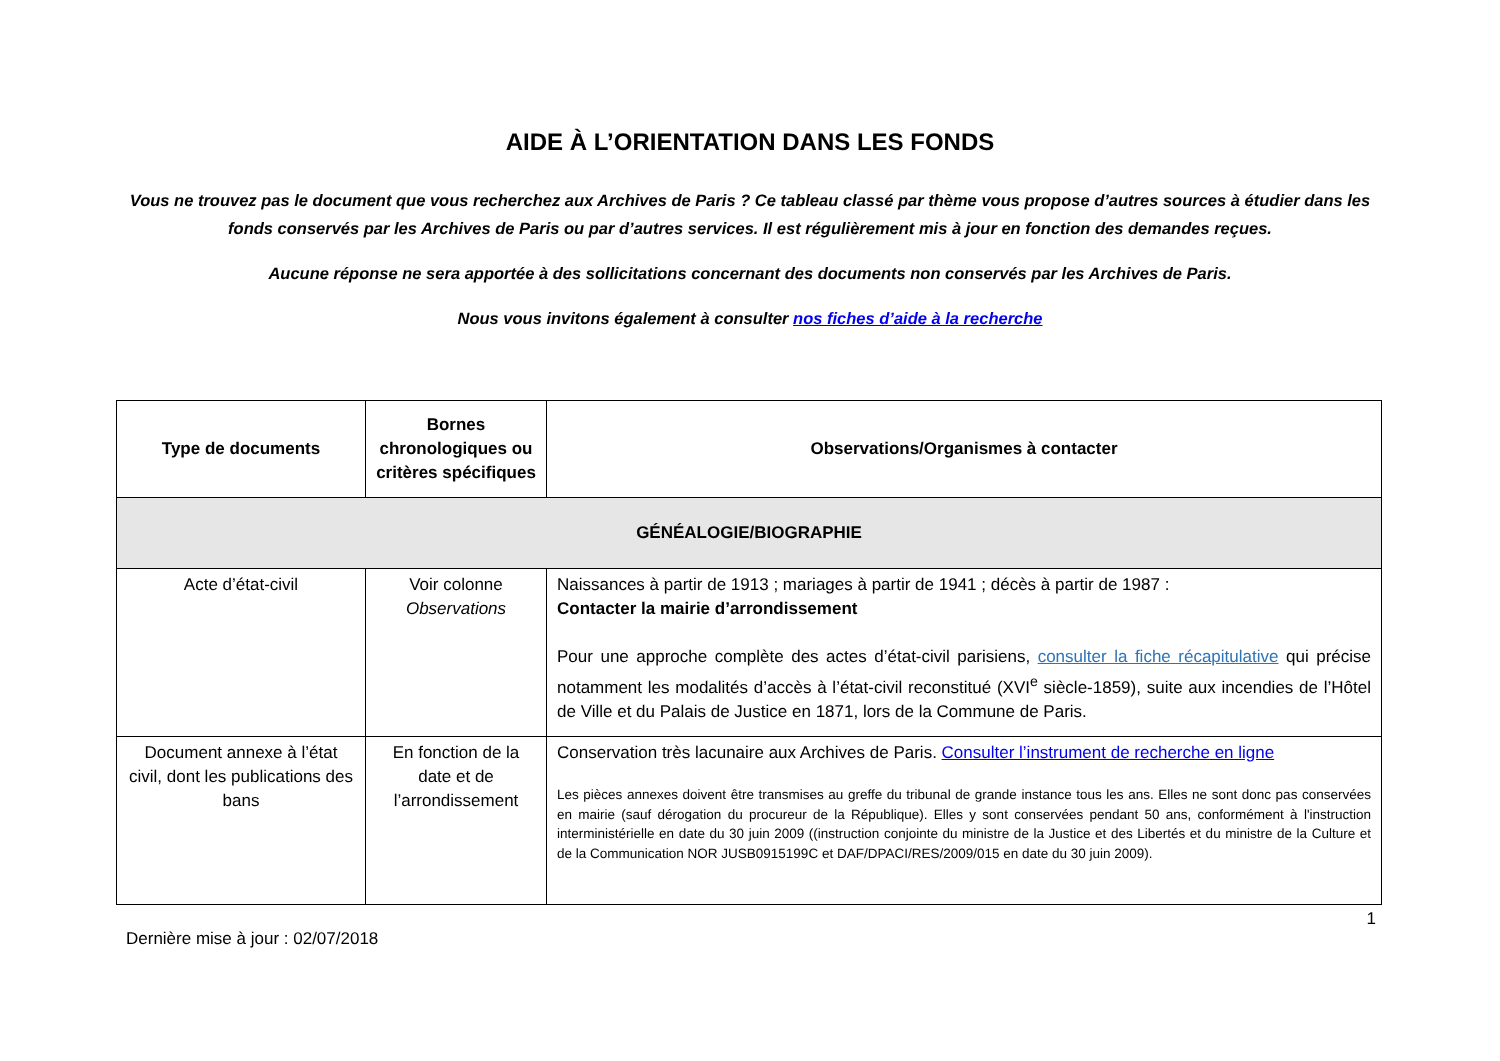AIDE À L’ORIENTATION DANS LES FONDS
Vous ne trouvez pas le document que vous recherchez aux Archives de Paris ? Ce tableau classé par thème vous propose d’autres sources à étudier dans les fonds conservés par les Archives de Paris ou par d’autres services. Il est régulièrement mis à jour en fonction des demandes reçues.
Aucune réponse ne sera apportée à des sollicitations concernant des documents non conservés par les Archives de Paris.
Nous vous invitons également à consulter nos fiches d’aide à la recherche
| Type de documents | Bornes chronologiques ou critères spécifiques | Observations/Organismes à contacter |
| --- | --- | --- |
| GÉNÉALOGIE/BIOGRAPHIE | | |
| Acte d’état-civil | Voir colonne Observations | Naissances à partir de 1913 ; mariages à partir de 1941 ; décès à partir de 1987 : Contacter la mairie d’arrondissement Pour une approche complète des actes d’état-civil parisiens, consulter la fiche récapitulative qui précise notamment les modalités d’accès à l’état-civil reconstitué (XVI<sup>e</sup> siècle-1859), suite aux incendies de l’Hôtel de Ville et du Palais de Justice en 1871, lors de la Commune de Paris. |
| Document annexe à l’état civil, dont les publications des bans | En fonction de la date et de l’arrondissement | Conservation très lacunaire aux Archives de Paris. Consulter l’instrument de recherche en ligne Les pièces annexes doivent être transmises au greffe du tribunal de grande instance tous les ans. Elles ne sont donc pas conservées en mairie (sauf dérogation du procureur de la République). Elles y sont conservées pendant 50 ans, conformément à l'instruction interministérielle en date du 30 juin 2009 ((instruction conjointe du ministre de la Justice et des Libertés et du ministre de la Culture et de la Communication NOR JUSB0915199C et DAF/DPACI/RES/2009/015 en date du 30 juin 2009). |
1
Dernière mise à jour : 02/07/2018